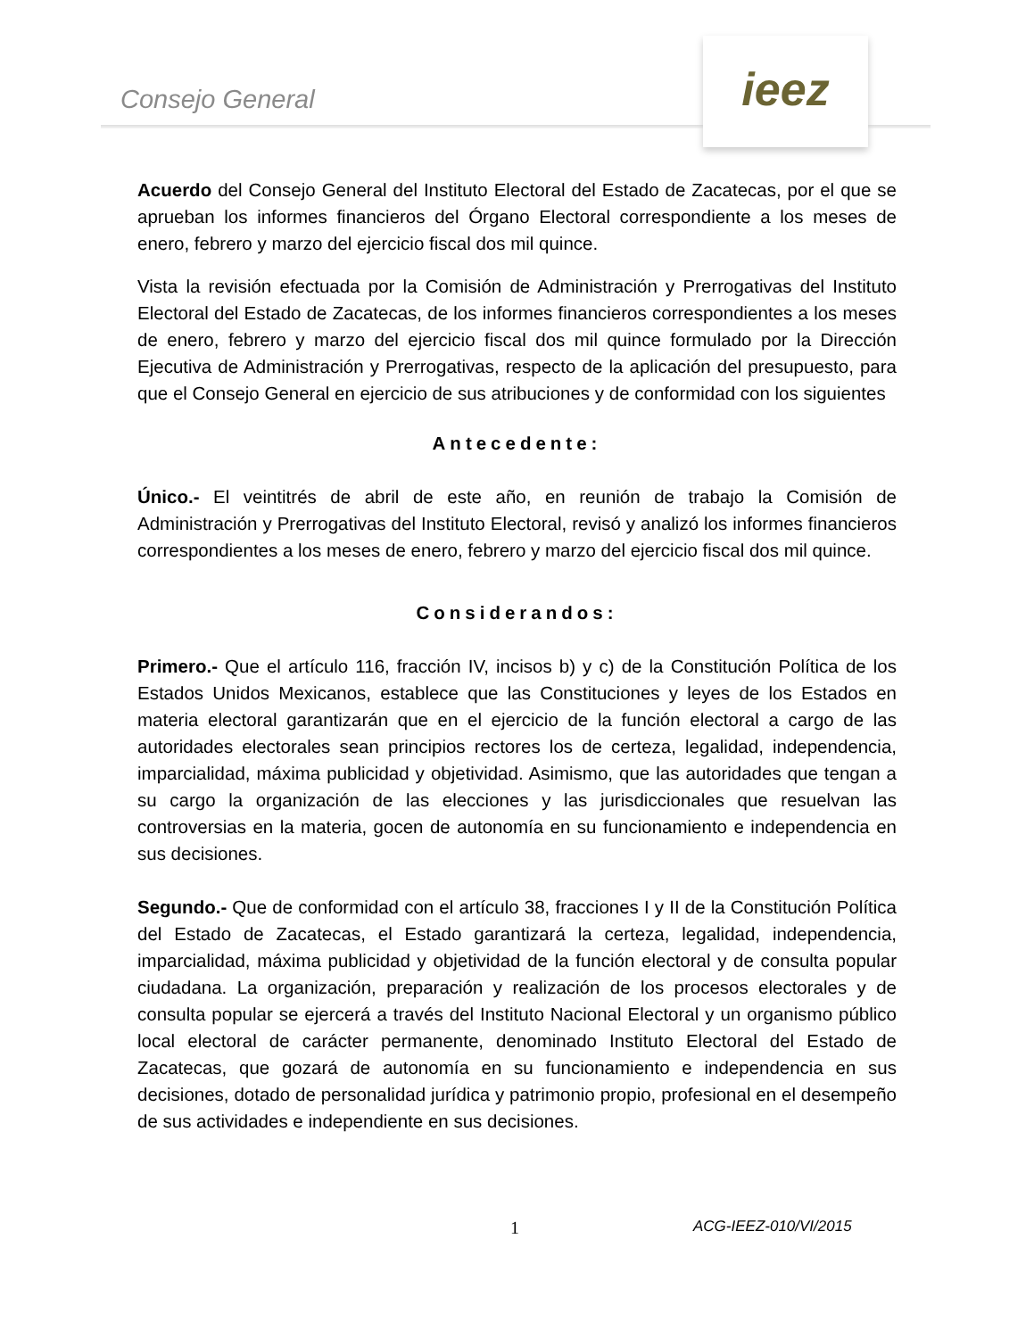Consejo General
ieez
Acuerdo del Consejo General del Instituto Electoral del Estado de Zacatecas, por el que se aprueban los informes financieros del Órgano Electoral correspondiente a los meses de enero, febrero y marzo del ejercicio fiscal dos mil quince.
Vista la revisión efectuada por la Comisión de Administración y Prerrogativas del Instituto Electoral del Estado de Zacatecas, de los informes financieros correspondientes a los meses de enero, febrero y marzo del ejercicio fiscal dos mil quince formulado por la Dirección Ejecutiva de Administración y Prerrogativas, respecto de la aplicación del presupuesto, para que el Consejo General en ejercicio de sus atribuciones y de conformidad con los siguientes
Antecedente:
Único.- El veintitrés de abril de este año, en reunión de trabajo la Comisión de Administración y Prerrogativas del Instituto Electoral, revisó y analizó los informes financieros correspondientes a los meses de enero, febrero y marzo del ejercicio fiscal dos mil quince.
Considerandos:
Primero.- Que el artículo 116, fracción IV, incisos b) y c) de la Constitución Política de los Estados Unidos Mexicanos, establece que las Constituciones y leyes de los Estados en materia electoral garantizarán que en el ejercicio de la función electoral a cargo de las autoridades electorales sean principios rectores los de certeza, legalidad, independencia, imparcialidad, máxima publicidad y objetividad. Asimismo, que las autoridades que tengan a su cargo la organización de las elecciones y las jurisdiccionales que resuelvan las controversias en la materia, gocen de autonomía en su funcionamiento e independencia en sus decisiones.
Segundo.- Que de conformidad con el artículo 38, fracciones I y II de la Constitución Política del Estado de Zacatecas, el Estado garantizará la certeza, legalidad, independencia, imparcialidad, máxima publicidad y objetividad de la función electoral y de consulta popular ciudadana. La organización, preparación y realización de los procesos electorales y de consulta popular se ejercerá a través del Instituto Nacional Electoral y un organismo público local electoral de carácter permanente, denominado Instituto Electoral del Estado de Zacatecas, que gozará de autonomía en su funcionamiento e independencia en sus decisiones, dotado de personalidad jurídica y patrimonio propio, profesional en el desempeño de sus actividades e independiente en sus decisiones.
1 ACG-IEEZ-010/VI/2015